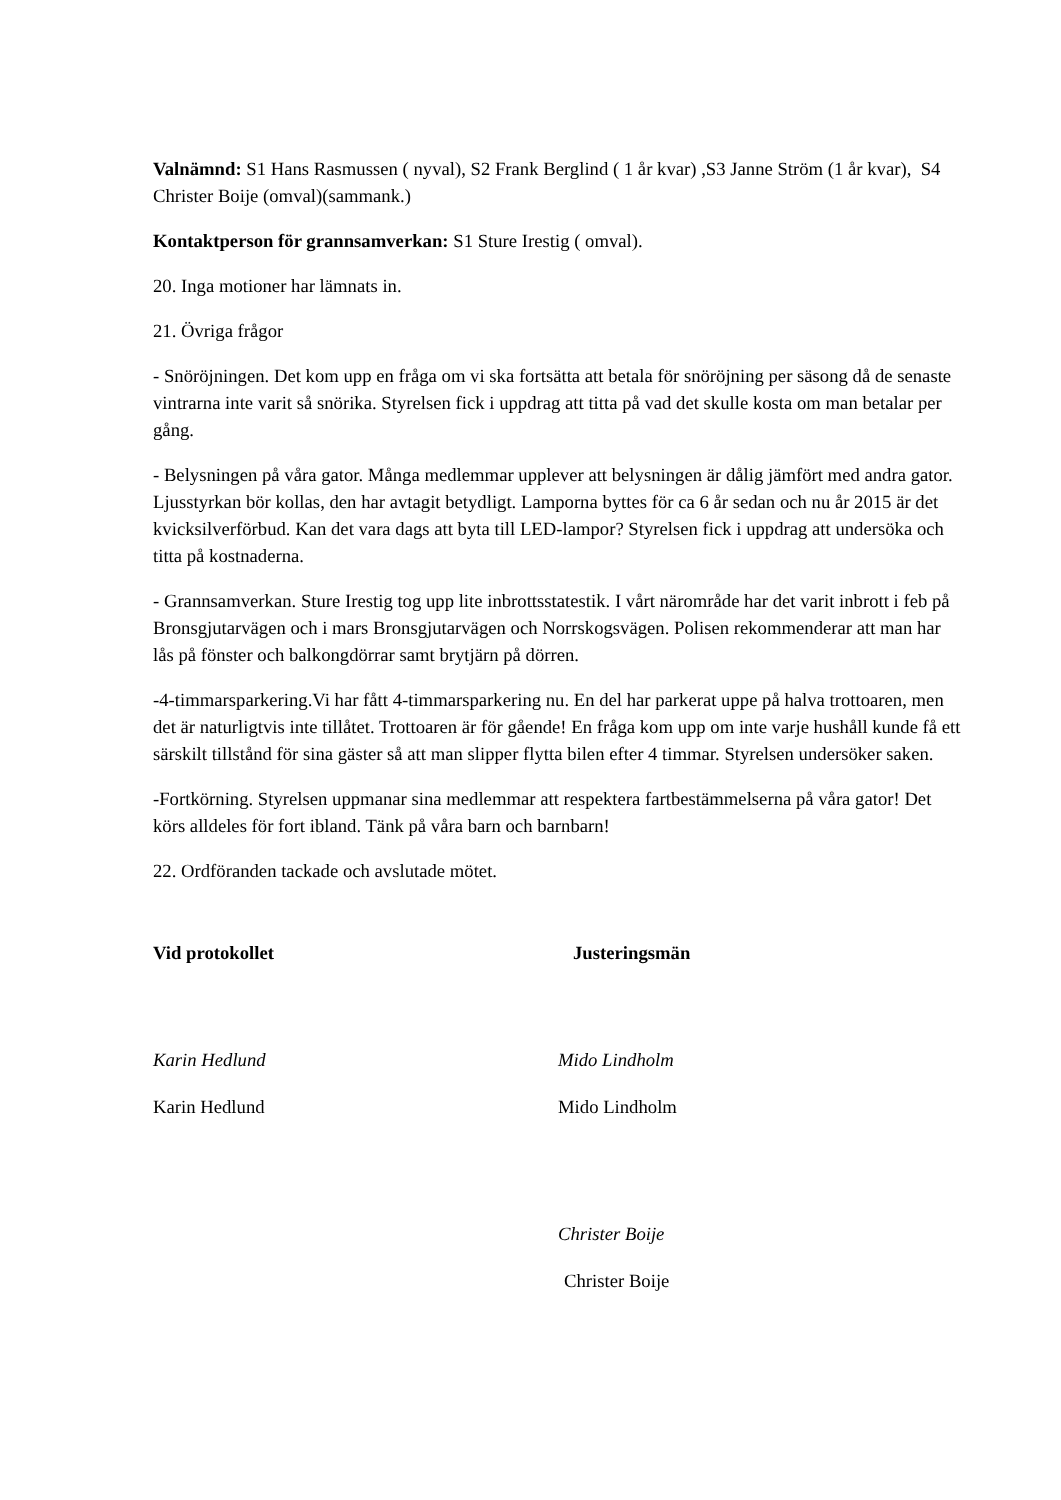Valnämnd: S1 Hans Rasmussen ( nyval), S2 Frank Berglind ( 1 år kvar) ,S3 Janne Ström (1 år kvar), S4 Christer Boije (omval)(sammank.)
Kontaktperson för grannsamverkan: S1 Sture Irestig ( omval).
20. Inga motioner har lämnats in.
21. Övriga frågor
- Snöröjningen. Det kom upp en fråga om vi ska fortsätta att betala för snöröjning per säsong då de senaste vintrarna inte varit så snörika. Styrelsen fick i uppdrag att titta på vad det skulle kosta om man betalar per gång.
- Belysningen på våra gator. Många medlemmar upplever att belysningen är dålig jämfört med andra gator. Ljusstyrkan bör kollas, den har avtagit betydligt. Lamporna byttes för ca 6 år sedan och nu år 2015 är det kvicksilverförbud. Kan det vara dags att byta till LED-lampor? Styrelsen fick i uppdrag att undersöka och titta på kostnaderna.
- Grannsamverkan. Sture Irestig tog upp lite inbrottsstatestik. I vårt närområde har det varit inbrott i feb på Bronsgjutarvägen och i mars Bronsgjutarvägen och Norrskogsvägen. Polisen rekommenderar att man har lås på fönster och balkongdörrar samt brytjärn på dörren.
-4-timmarsparkering.Vi har fått 4-timmarsparkering nu. En del har parkerat uppe på halva trottoaren, men det är naturligtvis inte tillåtet. Trottoaren är för gående! En fråga kom upp om inte varje hushåll kunde få ett särskilt tillstånd för sina gäster så att man slipper flytta bilen efter 4 timmar. Styrelsen undersöker saken.
-Fortkörning. Styrelsen uppmanar sina medlemmar att respektera fartbestämmelserna på våra gator! Det körs alldeles för fort ibland. Tänk på våra barn och barnbarn!
22. Ordföranden tackade och avslutade mötet.
Vid protokollet
Karin Hedlund
Karin Hedlund
Justeringsmän
Mido Lindholm
Mido Lindholm
Christer Boije
Christer Boije